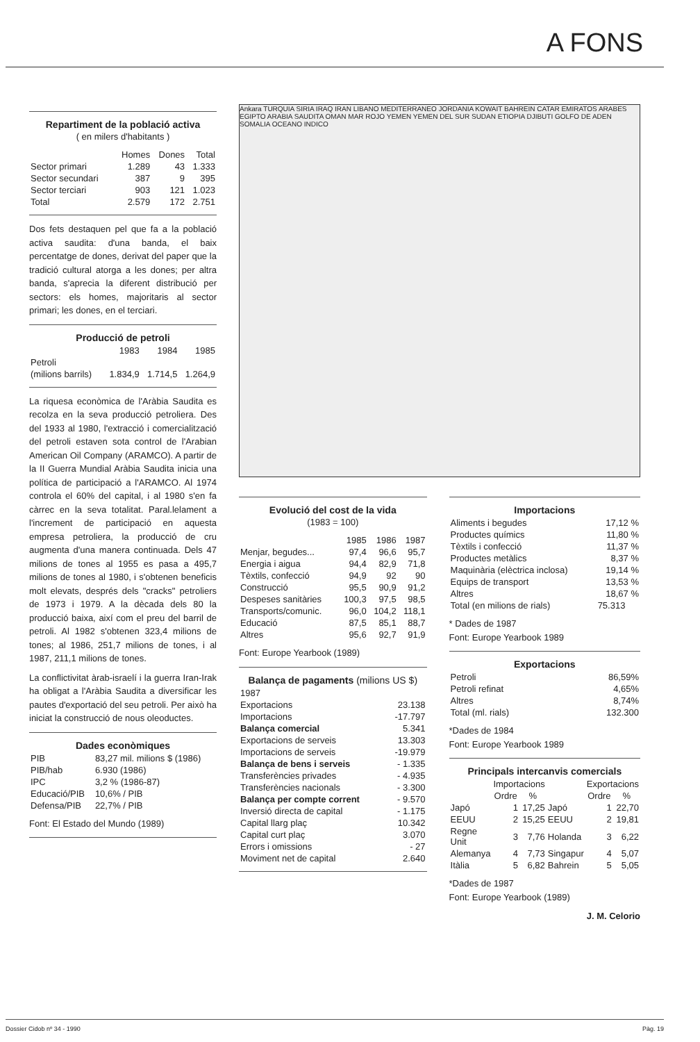A FONS
Repartiment de la població activa
( en milers d'habitants )
| | Homes | Dones | Total |
| --- | --- | --- | --- |
| Sector primari | 1.289 | 43 | 1.333 |
| Sector secundari | 387 | 9 | 395 |
| Sector terciari | 903 | 121 | 1.023 |
| Total | 2.579 | 172 | 2.751 |
Dos fets destaquen pel que fa a la població activa saudita: d'una banda, el baix percentatge de dones, derivat del paper que la tradició cultural atorga a les dones; per altra banda, s'aprecia la diferent distribució per sectors: els homes, majoritaris al sector primari; les dones, en el terciari.
Producció de petroli
| | 1983 | 1984 | 1985 |
| --- | --- | --- | --- |
| Petroli | | | |
| (milions barrils) | 1.834,9 | 1.714,5 | 1.264,9 |
La riquesa econòmica de l'Aràbia Saudita es recolza en la seva producció petroliera. Des del 1933 al 1980, l'extracció i comercialització del petroli estaven sota control de l'Arabian American Oil Company (ARAMCO). A partir de la II Guerra Mundial Aràbia Saudita inicia una política de participació a l'ARAMCO. Al 1974 controla el 60% del capital, i al 1980 s'en fa càrrec en la seva totalitat. Paral.lelament a l'increment de participació en aquesta empresa petroliera, la producció de cru augmenta d'una manera continuada. Dels 47 milions de tones al 1955 es pasa a 495,7 milions de tones al 1980, i s'obtenen beneficis molt elevats, després dels "cracks" petroliers de 1973 i 1979. A la dècada dels 80 la producció baixa, així com el preu del barril de petroli. Al 1982 s'obtenen 323,4 milions de tones; al 1986, 251,7 milions de tones, i al 1987, 211,1 milions de tones.
La conflictivitat àrab-israelí i la guerra Iran-Irak ha obligat a l'Aràbia Saudita a diversificar les pautes d'exportació del seu petroli. Per això ha iniciat la construcció de nous oleoductes.
Dades econòmiques
| PIB | 83,27 mil. milions $ (1986) |
| PIB/hab | 6.930 (1986) |
| IPC | 3,2 % (1986-87) |
| Educació/PIB | 10,6% / PIB |
| Defensa/PIB | 22,7% / PIB |
Font: El Estado del Mundo (1989)
Ankara TURQUIA SIRIA IRAQ IRAN LIBANO MEDITERRANEO JORDANIA KOWAIT BAHREIN CATAR EMIRATOS ARABES EGIPTO ARABIA SAUDITA OMAN MAR ROJO YEMEN YEMEN DEL SUR SUDAN ETIOPIA DJIBUTI GOLFO DE ADEN SOMALIA OCEANO INDICO
Evolució del cost de la vida
(1983 = 100)
| | 1985 | 1986 | 1987 |
| --- | --- | --- | --- |
| Menjar, begudes... | 97,4 | 96,6 | 95,7 |
| Energia i aigua | 94,4 | 82,9 | 71,8 |
| Tèxtils, confecció | 94,9 | 92 | 90 |
| Construcció | 95,5 | 90,9 | 91,2 |
| Despeses sanitàries | 100,3 | 97,5 | 98,5 |
| Transports/comunic. | 96,0 | 104,2 | 118,1 |
| Educació | 87,5 | 85,1 | 88,7 |
| Altres | 95,6 | 92,7 | 91,9 |
Font: Europe Yearbook (1989)
Balança de pagaments (milions US $)
| 1987 | |
| Exportacions | 23.138 |
| Importacions | -17.797 |
| Balança comercial | 5.341 |
| Exportacions de serveis | 13.303 |
| Importacions de serveis | -19.979 |
| Balança de bens i serveis | - 1.335 |
| Transferències privades | - 4.935 |
| Transferències nacionals | - 3.300 |
| Balança per compte corrent | - 9.570 |
| Inversió directa de capital | - 1.175 |
| Capital llarg plaç | 10.342 |
| Capital curt plaç | 3.070 |
| Errors i omissions | - 27 |
| Moviment net de capital | 2.640 |
Importacions
| Aliments i begudes | 17,12 % |
| Productes químics | 11,80 % |
| Tèxtils i confecció | 11,37 % |
| Productes metàlics | 8,37 % |
| Maquinària (elèctrica inclosa) | 19,14 % |
| Equips de transport | 13,53 % |
| Altres | 18,67 % |
| Total (en milions de rials) | 75.313 |
* Dades de 1987
Font: Europe Yearbook 1989
Exportacions
| Petroli | 86,59% |
| Petroli refinat | 4,65% |
| Altres | 8,74% |
| Total (ml. rials) | 132.300 |
*Dades de 1984
Font: Europe Yearbook 1989
Principals intercanvis comercials
| | Importacions | | | Exportacions | |
| --- | --- | --- | --- | --- | --- |
| | Ordre | % | | Ordre | % |
| Japó | 1 | 17,25 | Japó | 1 | 22,70 |
| EEUU | 2 | 15,25 | EEUU | 2 | 19,81 |
| Regne Unit | 3 | 7,76 | Holanda | 3 | 6,22 |
| Alemanya | 4 | 7,73 | Singapur | 4 | 5,07 |
| Itàlia | 5 | 6,82 | Bahrein | 5 | 5,05 |
*Dades de 1987
Font: Europe Yearbook (1989)
J. M. Celorio
Dossier Cidob nº 34 - 1990 Pàg. 19